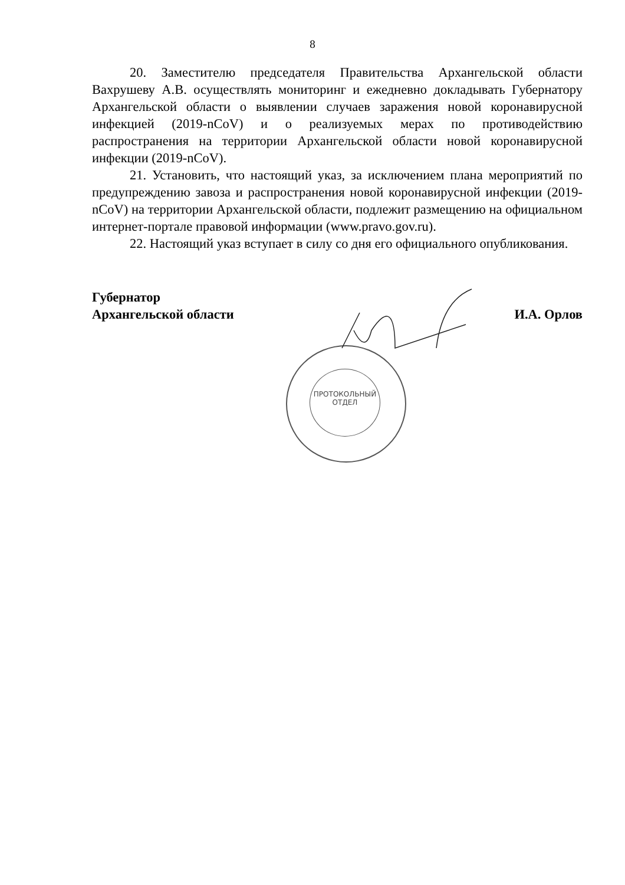8
20. Заместителю председателя Правительства Архангельской области Вахрушеву А.В. осуществлять мониторинг и ежедневно докладывать Губернатору Архангельской области о выявлении случаев заражения новой коронавирусной инфекцией (2019-nCoV) и о реализуемых мерах по противодействию распространения на территории Архангельской области новой коронавирусной инфекции (2019-nCoV).
21. Установить, что настоящий указ, за исключением плана мероприятий по предупреждению завоза и распространения новой коронавирусной инфекции (2019-nCoV) на территории Архангельской области, подлежит размещению на официальном интернет-портале правовой информации (www.pravo.gov.ru).
22. Настоящий указ вступает в силу со дня его официального опубликования.
Губернатор
Архангельской области
И.А. Орлов
ПРОТОКОЛЬНЫЙ
ОТДЕЛ